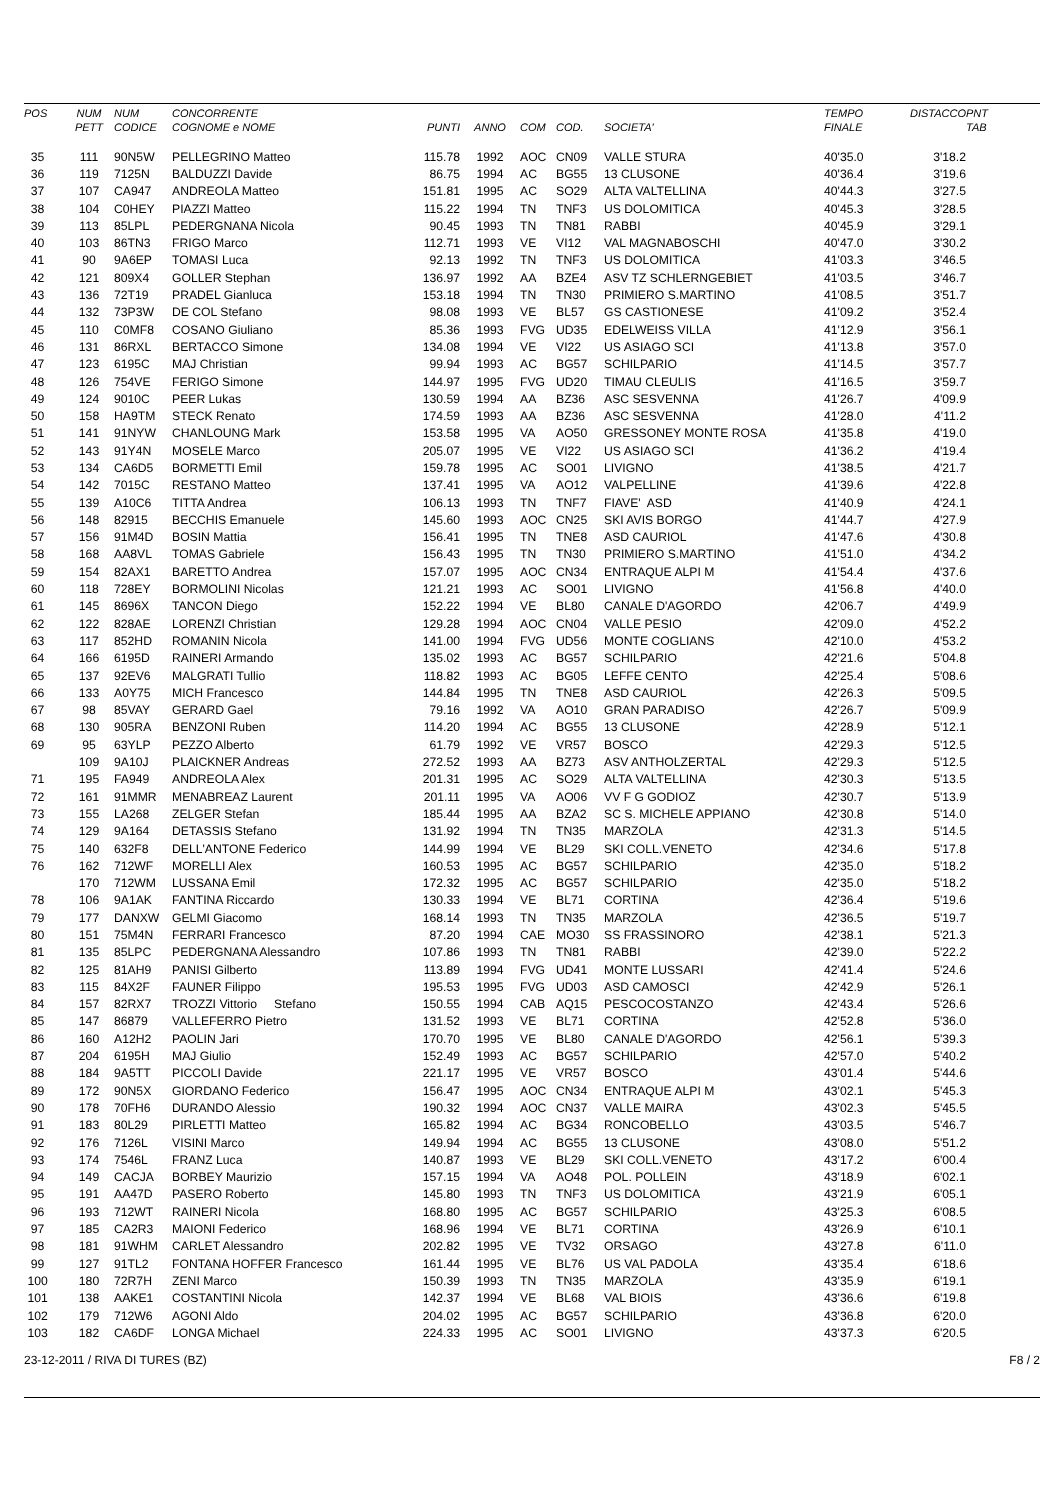| POS | NUM PETT | NUM CODICE | CONCORRENTE COGNOME e NOME | PUNTI | ANNO | COM | COD. | SOCIETA' | TEMPO FINALE | DISTACCO | PNT TAB |
| --- | --- | --- | --- | --- | --- | --- | --- | --- | --- | --- | --- |
| 35 | 111 | 90N5W | PELLEGRINO Matteo | 115.78 | 1992 | AOC | CN09 | VALLE STURA | 40'35.0 | 3'18.2 | |
| 36 | 119 | 7125N | BALDUZZI Davide | 86.75 | 1994 | AC | BG55 | 13 CLUSONE | 40'36.4 | 3'19.6 | |
| 37 | 107 | CA947 | ANDREOLA Matteo | 151.81 | 1995 | AC | SO29 | ALTA VALTELLINA | 40'44.3 | 3'27.5 | |
| 38 | 104 | C0HEY | PIAZZI Matteo | 115.22 | 1994 | TN | TNF3 | US DOLOMITICA | 40'45.3 | 3'28.5 | |
| 39 | 113 | 85LPL | PEDERGNANA Nicola | 90.45 | 1993 | TN | TN81 | RABBI | 40'45.9 | 3'29.1 | |
| 40 | 103 | 86TN3 | FRIGO Marco | 112.71 | 1993 | VE | VI12 | VAL MAGNABOSCHI | 40'47.0 | 3'30.2 | |
| 41 | 90 | 9A6EP | TOMASI Luca | 92.13 | 1992 | TN | TNF3 | US DOLOMITICA | 41'03.3 | 3'46.5 | |
| 42 | 121 | 809X4 | GOLLER Stephan | 136.97 | 1992 | AA | BZE4 | ASV TZ SCHLERNGEBIET | 41'03.5 | 3'46.7 | |
| 43 | 136 | 72T19 | PRADEL Gianluca | 153.18 | 1994 | TN | TN30 | PRIMIERO S.MARTINO | 41'08.5 | 3'51.7 | |
| 44 | 132 | 73P3W | DE COL Stefano | 98.08 | 1993 | VE | BL57 | GS CASTIONESE | 41'09.2 | 3'52.4 | |
| 45 | 110 | C0MF8 | COSANO Giuliano | 85.36 | 1993 | FVG | UD35 | EDELWEISS VILLA | 41'12.9 | 3'56.1 | |
| 46 | 131 | 86RXL | BERTACCO Simone | 134.08 | 1994 | VE | VI22 | US ASIAGO SCI | 41'13.8 | 3'57.0 | |
| 47 | 123 | 6195C | MAJ Christian | 99.94 | 1993 | AC | BG57 | SCHILPARIO | 41'14.5 | 3'57.7 | |
| 48 | 126 | 754VE | FERIGO Simone | 144.97 | 1995 | FVG | UD20 | TIMAU CLEULIS | 41'16.5 | 3'59.7 | |
| 49 | 124 | 9010C | PEER Lukas | 130.59 | 1994 | AA | BZ36 | ASC SESVENNA | 41'26.7 | 4'09.9 | |
| 50 | 158 | HA9TM | STECK Renato | 174.59 | 1993 | AA | BZ36 | ASC SESVENNA | 41'28.0 | 4'11.2 | |
| 51 | 141 | 91NYW | CHANLOUNG Mark | 153.58 | 1995 | VA | AO50 | GRESSONEY MONTE ROSA | 41'35.8 | 4'19.0 | |
| 52 | 143 | 91Y4N | MOSELE Marco | 205.07 | 1995 | VE | VI22 | US ASIAGO SCI | 41'36.2 | 4'19.4 | |
| 53 | 134 | CA6D5 | BORMETTI Emil | 159.78 | 1995 | AC | SO01 | LIVIGNO | 41'38.5 | 4'21.7 | |
| 54 | 142 | 7015C | RESTANO Matteo | 137.41 | 1995 | VA | AO12 | VALPELLINE | 41'39.6 | 4'22.8 | |
| 55 | 139 | A10C6 | TITTA Andrea | 106.13 | 1993 | TN | TNF7 | FIAVE' ASD | 41'40.9 | 4'24.1 | |
| 56 | 148 | 82915 | BECCHIS Emanuele | 145.60 | 1993 | AOC | CN25 | SKI AVIS BORGO | 41'44.7 | 4'27.9 | |
| 57 | 156 | 91M4D | BOSIN Mattia | 156.41 | 1995 | TN | TNE8 | ASD CAURIOL | 41'47.6 | 4'30.8 | |
| 58 | 168 | AA8VL | TOMAS Gabriele | 156.43 | 1995 | TN | TN30 | PRIMIERO S.MARTINO | 41'51.0 | 4'34.2 | |
| 59 | 154 | 82AX1 | BARETTO Andrea | 157.07 | 1995 | AOC | CN34 | ENTRAQUE ALPI M | 41'54.4 | 4'37.6 | |
| 60 | 118 | 728EY | BORMOLINI Nicolas | 121.21 | 1993 | AC | SO01 | LIVIGNO | 41'56.8 | 4'40.0 | |
| 61 | 145 | 8696X | TANCON Diego | 152.22 | 1994 | VE | BL80 | CANALE D'AGORDO | 42'06.7 | 4'49.9 | |
| 62 | 122 | 828AE | LORENZI Christian | 129.28 | 1994 | AOC | CN04 | VALLE PESIO | 42'09.0 | 4'52.2 | |
| 63 | 117 | 852HD | ROMANIN Nicola | 141.00 | 1994 | FVG | UD56 | MONTE COGLIANS | 42'10.0 | 4'53.2 | |
| 64 | 166 | 6195D | RAINERI Armando | 135.02 | 1993 | AC | BG57 | SCHILPARIO | 42'21.6 | 5'04.8 | |
| 65 | 137 | 92EV6 | MALGRATI Tullio | 118.82 | 1993 | AC | BG05 | LEFFE CENTO | 42'25.4 | 5'08.6 | |
| 66 | 133 | A0Y75 | MICH Francesco | 144.84 | 1995 | TN | TNE8 | ASD CAURIOL | 42'26.3 | 5'09.5 | |
| 67 | 98 | 85VAY | GERARD Gael | 79.16 | 1992 | VA | AO10 | GRAN PARADISO | 42'26.7 | 5'09.9 | |
| 68 | 130 | 905RA | BENZONI Ruben | 114.20 | 1994 | AC | BG55 | 13 CLUSONE | 42'28.9 | 5'12.1 | |
| 69 | 95 | 63YLP | PEZZO Alberto | 61.79 | 1992 | VE | VR57 | BOSCO | 42'29.3 | 5'12.5 | |
| | 109 | 9A10J | PLAICKNER Andreas | 272.52 | 1993 | AA | BZ73 | ASV ANTHOLZERTAL | 42'29.3 | 5'12.5 | |
| 71 | 195 | FA949 | ANDREOLA Alex | 201.31 | 1995 | AC | SO29 | ALTA VALTELLINA | 42'30.3 | 5'13.5 | |
| 72 | 161 | 91MMR | MENABREAZ Laurent | 201.11 | 1995 | VA | AO06 | VV F G GODIOZ | 42'30.7 | 5'13.9 | |
| 73 | 155 | LA268 | ZELGER Stefan | 185.44 | 1995 | AA | BZA2 | SC S. MICHELE APPIANO | 42'30.8 | 5'14.0 | |
| 74 | 129 | 9A164 | DETASSIS Stefano | 131.92 | 1994 | TN | TN35 | MARZOLA | 42'31.3 | 5'14.5 | |
| 75 | 140 | 632F8 | DELL'ANTONE Federico | 144.99 | 1994 | VE | BL29 | SKI COLL.VENETO | 42'34.6 | 5'17.8 | |
| 76 | 162 | 712WF | MORELLI Alex | 160.53 | 1995 | AC | BG57 | SCHILPARIO | 42'35.0 | 5'18.2 | |
| | 170 | 712WM | LUSSANA Emil | 172.32 | 1995 | AC | BG57 | SCHILPARIO | 42'35.0 | 5'18.2 | |
| 78 | 106 | 9A1AK | FANTINA Riccardo | 130.33 | 1994 | VE | BL71 | CORTINA | 42'36.4 | 5'19.6 | |
| 79 | 177 | DANXW | GELMI Giacomo | 168.14 | 1993 | TN | TN35 | MARZOLA | 42'36.5 | 5'19.7 | |
| 80 | 151 | 75M4N | FERRARI Francesco | 87.20 | 1994 | CAE | MO30 | SS FRASSINORO | 42'38.1 | 5'21.3 | |
| 81 | 135 | 85LPC | PEDERGNANA Alessandro | 107.86 | 1993 | TN | TN81 | RABBI | 42'39.0 | 5'22.2 | |
| 82 | 125 | 81AH9 | PANISI Gilberto | 113.89 | 1994 | FVG | UD41 | MONTE LUSSARI | 42'41.4 | 5'24.6 | |
| 83 | 115 | 84X2F | FAUNER Filippo | 195.53 | 1995 | FVG | UD03 | ASD CAMOSCI | 42'42.9 | 5'26.1 | |
| 84 | 157 | 82RX7 | TROZZI Vittorio Stefano | 150.55 | 1994 | CAB | AQ15 | PESCOCOSTANZO | 42'43.4 | 5'26.6 | |
| 85 | 147 | 86879 | VALLEFERRO Pietro | 131.52 | 1993 | VE | BL71 | CORTINA | 42'52.8 | 5'36.0 | |
| 86 | 160 | A12H2 | PAOLIN Jari | 170.70 | 1995 | VE | BL80 | CANALE D'AGORDO | 42'56.1 | 5'39.3 | |
| 87 | 204 | 6195H | MAJ Giulio | 152.49 | 1993 | AC | BG57 | SCHILPARIO | 42'57.0 | 5'40.2 | |
| 88 | 184 | 9A5TT | PICCOLI Davide | 221.17 | 1995 | VE | VR57 | BOSCO | 43'01.4 | 5'44.6 | |
| 89 | 172 | 90N5X | GIORDANO Federico | 156.47 | 1995 | AOC | CN34 | ENTRAQUE ALPI M | 43'02.1 | 5'45.3 | |
| 90 | 178 | 70FH6 | DURANDO Alessio | 190.32 | 1994 | AOC | CN37 | VALLE MAIRA | 43'02.3 | 5'45.5 | |
| 91 | 183 | 80L29 | PIRLETTI Matteo | 165.82 | 1994 | AC | BG34 | RONCOBELLO | 43'03.5 | 5'46.7 | |
| 92 | 176 | 7126L | VISINI Marco | 149.94 | 1994 | AC | BG55 | 13 CLUSONE | 43'08.0 | 5'51.2 | |
| 93 | 174 | 7546L | FRANZ Luca | 140.87 | 1993 | VE | BL29 | SKI COLL.VENETO | 43'17.2 | 6'00.4 | |
| 94 | 149 | CACJA | BORBEY Maurizio | 157.15 | 1994 | VA | AO48 | POL. POLLEIN | 43'18.9 | 6'02.1 | |
| 95 | 191 | AA47D | PASERO Roberto | 145.80 | 1993 | TN | TNF3 | US DOLOMITICA | 43'21.9 | 6'05.1 | |
| 96 | 193 | 712WT | RAINERI Nicola | 168.80 | 1995 | AC | BG57 | SCHILPARIO | 43'25.3 | 6'08.5 | |
| 97 | 185 | CA2R3 | MAIONI Federico | 168.96 | 1994 | VE | BL71 | CORTINA | 43'26.9 | 6'10.1 | |
| 98 | 181 | 91WHM | CARLET Alessandro | 202.82 | 1995 | VE | TV32 | ORSAGO | 43'27.8 | 6'11.0 | |
| 99 | 127 | 91TL2 | FONTANA HOFFER Francesco | 161.44 | 1995 | VE | BL76 | US VAL PADOLA | 43'35.4 | 6'18.6 | |
| 100 | 180 | 72R7H | ZENI Marco | 150.39 | 1993 | TN | TN35 | MARZOLA | 43'35.9 | 6'19.1 | |
| 101 | 138 | AAKE1 | COSTANTINI Nicola | 142.37 | 1994 | VE | BL68 | VAL BIOIS | 43'36.6 | 6'19.8 | |
| 102 | 179 | 712W6 | AGONI Aldo | 204.02 | 1995 | AC | BG57 | SCHILPARIO | 43'36.8 | 6'20.0 | |
| 103 | 182 | CA6DF | LONGA Michael | 224.33 | 1995 | AC | SO01 | LIVIGNO | 43'37.3 | 6'20.5 | |
23-12-2011 / RIVA DI TURES (BZ) F8 / 2